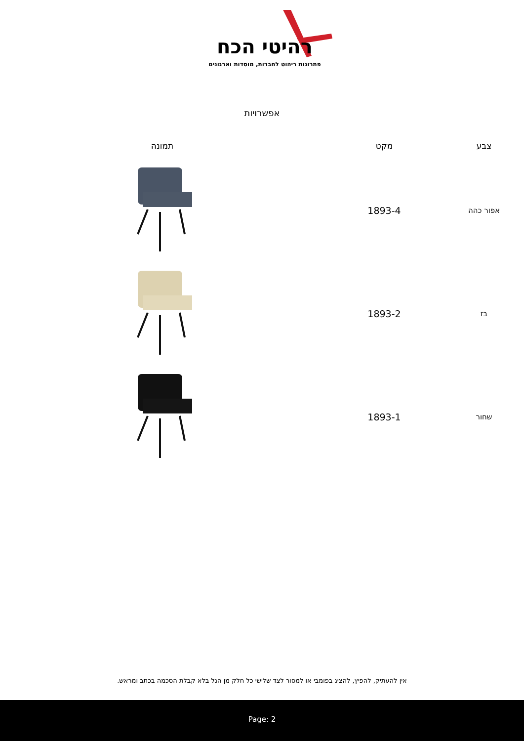רהיטי הכח
פתרונות ריהוט לחברות, מוסדות וארגונים
אפשרויות
| צבע | מקט | תמונה |
| --- | --- | --- |
| אפור כהה | 1893-4 | |
| בז | 1893-2 | |
| שחור | 1893-1 | |
אין להעתיק, להפיץ, להציג בפומבי או למסור לצד שלישי כל חלק מן הנל בלא קבלת הסכמה בכתב ומראש.
Page: 2